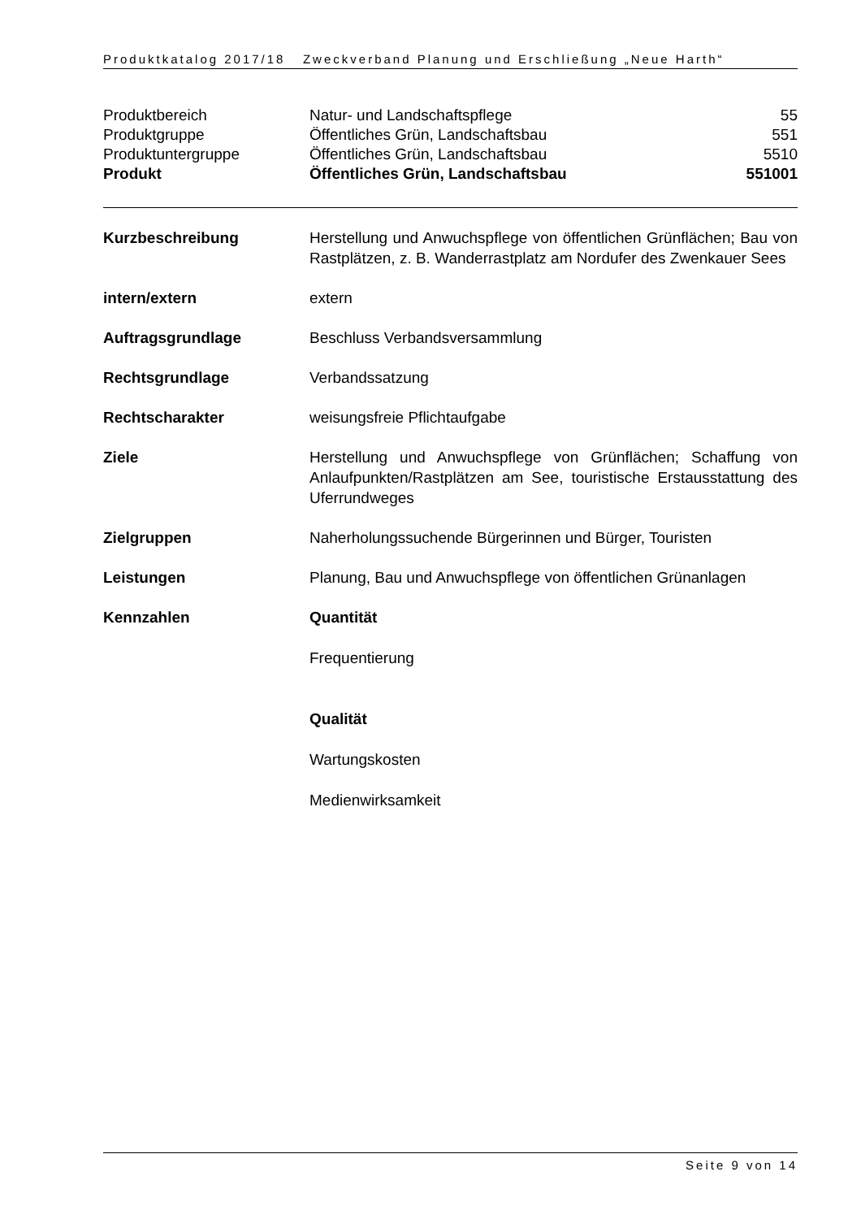Produktkatalog 2017/18 Zweckverband Planung und Erschließung „Neue Harth“
| Produktbereich | Natur- und Landschaftspflege | 55 |
| Produktgruppe | Öffentliches Grün, Landschaftsbau | 551 |
| Produktuntergruppe | Öffentliches Grün, Landschaftsbau | 5510 |
| Produkt | Öffentliches Grün, Landschaftsbau | 551001 |
| Kurzbeschreibung | Herstellung und Anwuchspflege von öffentlichen Grünflächen; Bau von Rastplätzen, z. B. Wanderrastplatz am Nordufer des Zwenkauer Sees |
| intern/extern | extern |
| Auftragsgrundlage | Beschluss Verbandsversammlung |
| Rechtsgrundlage | Verbandssatzung |
| Rechtscharakter | weisungsfreie Pflichtaufgabe |
| Ziele | Herstellung und Anwuchspflege von Grünflächen; Schaffung von Anlaufpunkten/Rastplätzen am See, touristische Erstausstattung des Uferrundweges |
| Zielgruppen | Naherholungssuchende Bürgerinnen und Bürger, Touristen |
| Leistungen | Planung, Bau und Anwuchspflege von öffentlichen Grünanlagen |
| Kennzahlen | Quantität Frequentierung Qualität Wartungskosten Medienwirksamkeit |
Seite 9 von 14